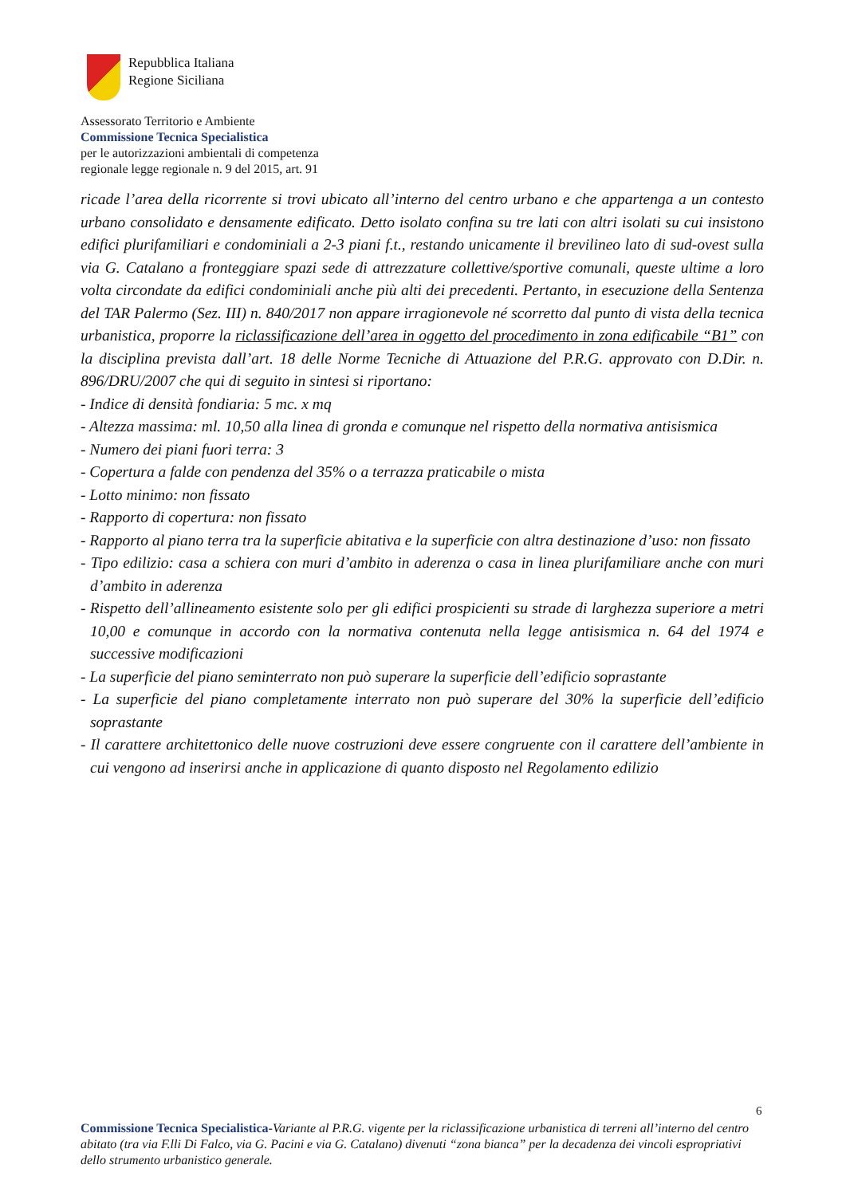Repubblica Italiana
Regione Siciliana
Assessorato Territorio e Ambiente
Commissione Tecnica Specialistica
per le autorizzazioni ambientali di competenza
regionale legge regionale n. 9 del 2015, art. 91
ricade l’area della ricorrente si trovi ubicato all’interno del centro urbano e che appartenga a un contesto urbano consolidato e densamente edificato. Detto isolato confina su tre lati con altri isolati su cui insistono edifici plurifamiliari e condominiali a 2-3 piani f.t., restando unicamente il brevilineo lato di sud-ovest sulla via G. Catalano a fronteggiare spazi sede di attrezzature collettive/sportive comunali, queste ultime a loro volta circondate da edifici condominiali anche più alti dei precedenti. Pertanto, in esecuzione della Sentenza del TAR Palermo (Sez. III) n. 840/2017 non appare irragionevole né scorretto dal punto di vista della tecnica urbanistica, proporre la riclassificazione dell’area in oggetto del procedimento in zona edificabile “B1” con la disciplina prevista dall’art. 18 delle Norme Tecniche di Attuazione del P.R.G. approvato con D.Dir. n. 896/DRU/2007 che qui di seguito in sintesi si riportano:
- Indice di densità fondiaria: 5 mc. x mq
- Altezza massima: ml. 10,50 alla linea di gronda e comunque nel rispetto della normativa antisismica
- Numero dei piani fuori terra: 3
- Copertura a falde con pendenza del 35% o a terrazza praticabile o mista
- Lotto minimo: non fissato
- Rapporto di copertura: non fissato
- Rapporto al piano terra tra la superficie abitativa e la superficie con altra destinazione d’uso: non fissato
- Tipo edilizio: casa a schiera con muri d’ambito in aderenza o casa in linea plurifamiliare anche con muri d’ambito in aderenza
- Rispetto dell’allineamento esistente solo per gli edifici prospicienti su strade di larghezza superiore a metri 10,00 e comunque in accordo con la normativa contenuta nella legge antisismica n. 64 del 1974 e successive modificazioni
- La superficie del piano seminterrato non può superare la superficie dell’edificio soprastante
- La superficie del piano completamente interrato non può superare del 30% la superficie dell’edificio soprastante
- Il carattere architettonico delle nuove costruzioni deve essere congruente con il carattere dell’ambiente in cui vengono ad inserirsi anche in applicazione di quanto disposto nel Regolamento edilizio
6
Commissione Tecnica Specialistica-Variante al P.R.G. vigente per la riclassificazione urbanistica di terreni all’interno del centro abitato (tra via F.lli Di Falco, via G. Pacini e via G. Catalano) divenuti “zona bianca” per la decadenza dei vincoli espropriativi dello strumento urbanistico generale.